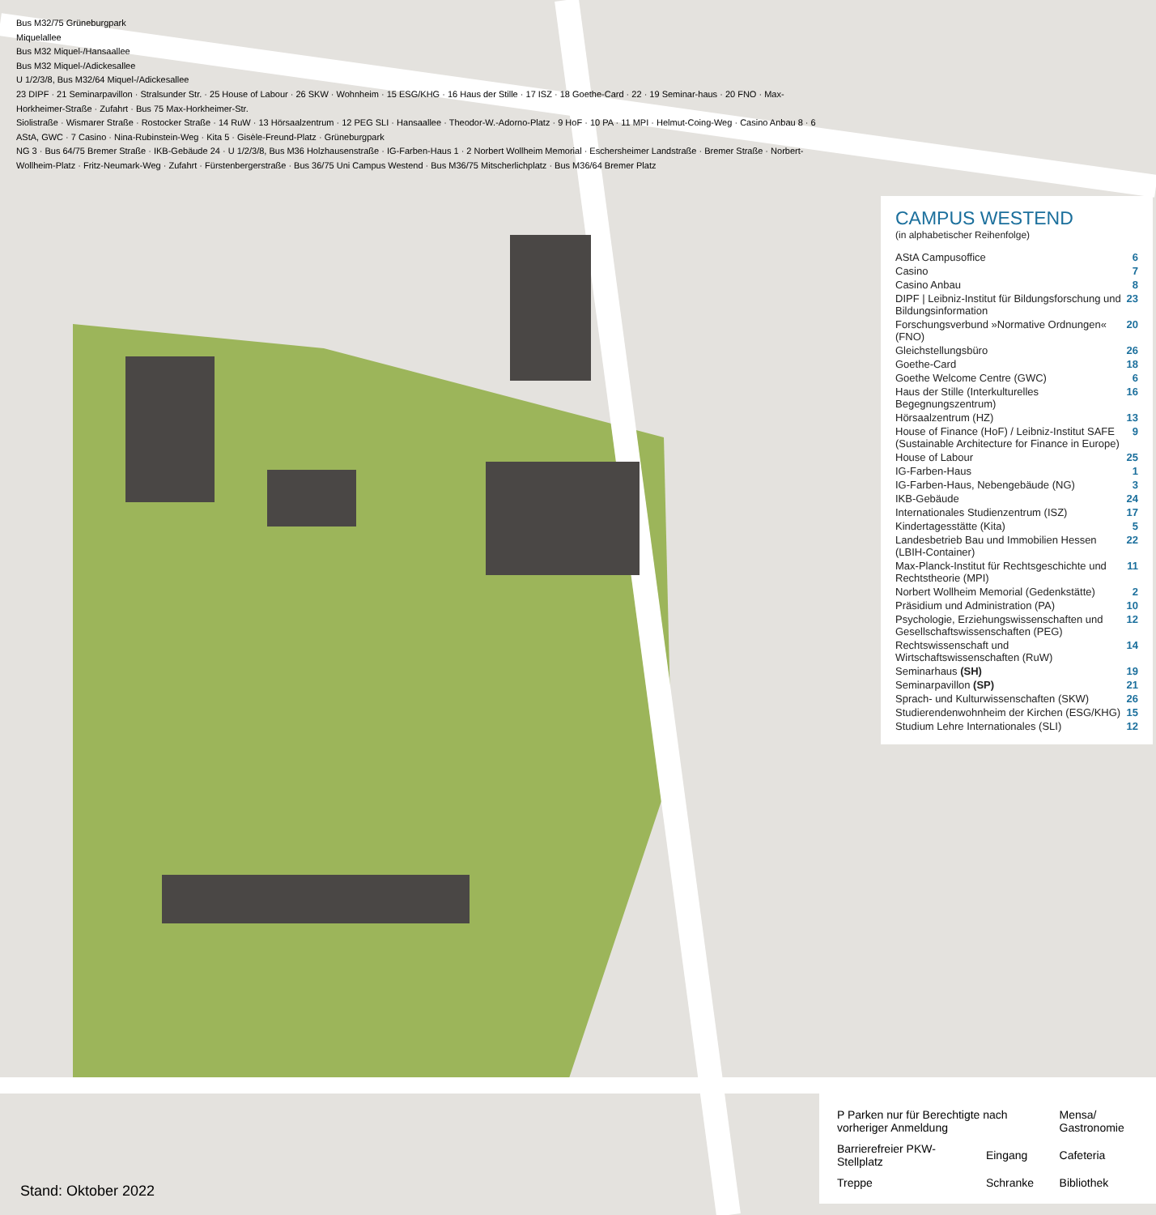Bus M32/75 Grüneburgpark
Miquelallee
Bus M32 Miquel-/Hansaallee
Bus M32 Miquel-/Adickesallee
U 1/2/3/8, Bus M32/64 Miquel-/Adickesallee
23 DIPF · 21 Seminarpavillon · Stralsunder Str. · 25 House of Labour · 26 SKW · Wohnheim · 15 ESG/KHG · 16 Haus der Stille · 17 ISZ · 18 Goethe-Card · 22 · 19 Seminar-haus · 20 FNO · Max-Horkheimer-Straße · Zufahrt · Bus 75 Max-Horkheimer-Str.
Siolistraße · Wismarer Straße · Rostocker Straße · 14 RuW · 13 Hörsaalzentrum · 12 PEG SLI · Hansaallee · Theodor-W.-Adorno-Platz · 9 HoF · 10 PA · 11 MPI · Helmut-Coing-Weg · Casino Anbau 8 · 6 AStA, GWC · 7 Casino · Nina-Rubinstein-Weg · Kita 5 · Gisèle-Freund-Platz · Grüneburgpark
NG 3 · Bus 64/75 Bremer Straße · IKB-Gebäude 24 · U 1/2/3/8, Bus M36 Holzhausenstraße · IG-Farben-Haus 1 · 2 Norbert Wollheim Memorial · Eschersheimer Landstraße · Bremer Straße · Norbert-Wollheim-Platz · Fritz-Neumark-Weg · Zufahrt · Fürstenbergerstraße · Bus 36/75 Uni Campus Westend · Bus M36/75 Mitscherlichplatz · Bus M36/64 Bremer Platz
CAMPUS WESTEND
(in alphabetischer Reihenfolge)
| AStA Campusoffice | 6 |
| Casino | 7 |
| Casino Anbau | 8 |
| DIPF / Leibniz-Institut für Bildungsforschung und Bildungsinformation | 23 |
| Forschungsverbund »Normative Ordnungen« (FNO) | 20 |
| Gleichstellungsbüro | 26 |
| Goethe-Card | 18 |
| Goethe Welcome Centre (GWC) | 6 |
| Haus der Stille (Interkulturelles Begegnungszentrum) | 16 |
| Hörsaalzentrum (HZ) | 13 |
| House of Finance (HoF) / Leibniz-Institut SAFE (Sustainable Architecture for Finance in Europe) | 9 |
| House of Labour | 25 |
| IG-Farben-Haus | 1 |
| IG-Farben-Haus, Nebengebäude (NG) | 3 |
| IKB-Gebäude | 24 |
| Internationales Studienzentrum (ISZ) | 17 |
| Kindertagesstätte (Kita) | 5 |
| Landesbetrieb Bau und Immobilien Hessen (LBIH-Container) | 22 |
| Max-Planck-Institut für Rechtsgeschichte und Rechtstheorie (MPI) | 11 |
| Norbert Wollheim Memorial (Gedenkstätte) | 2 |
| Präsidium und Administration (PA) | 10 |
| Psychologie, Erziehungswissenschaften und Gesellschaftswissenschaften (PEG) | 12 |
| Rechtswissenschaft und Wirtschaftswissenschaften (RuW) | 14 |
| Seminarhaus (SH) | 19 |
| Seminarpavillon (SP) | 21 |
| Sprach- und Kulturwissenschaften (SKW) | 26 |
| Studierendenwohnheim der Kirchen (ESG/KHG) | 15 |
| Studium Lehre Internationales (SLI) | 12 |
| P Parken nur für Berechtigte nach vorheriger Anmeldung | | Mensa/ Gastronomie |
| Barrierefreier PKW-Stellplatz | Eingang | Cafeteria |
| Treppe | Schranke | Bibliothek |
Stand: Oktober 2022